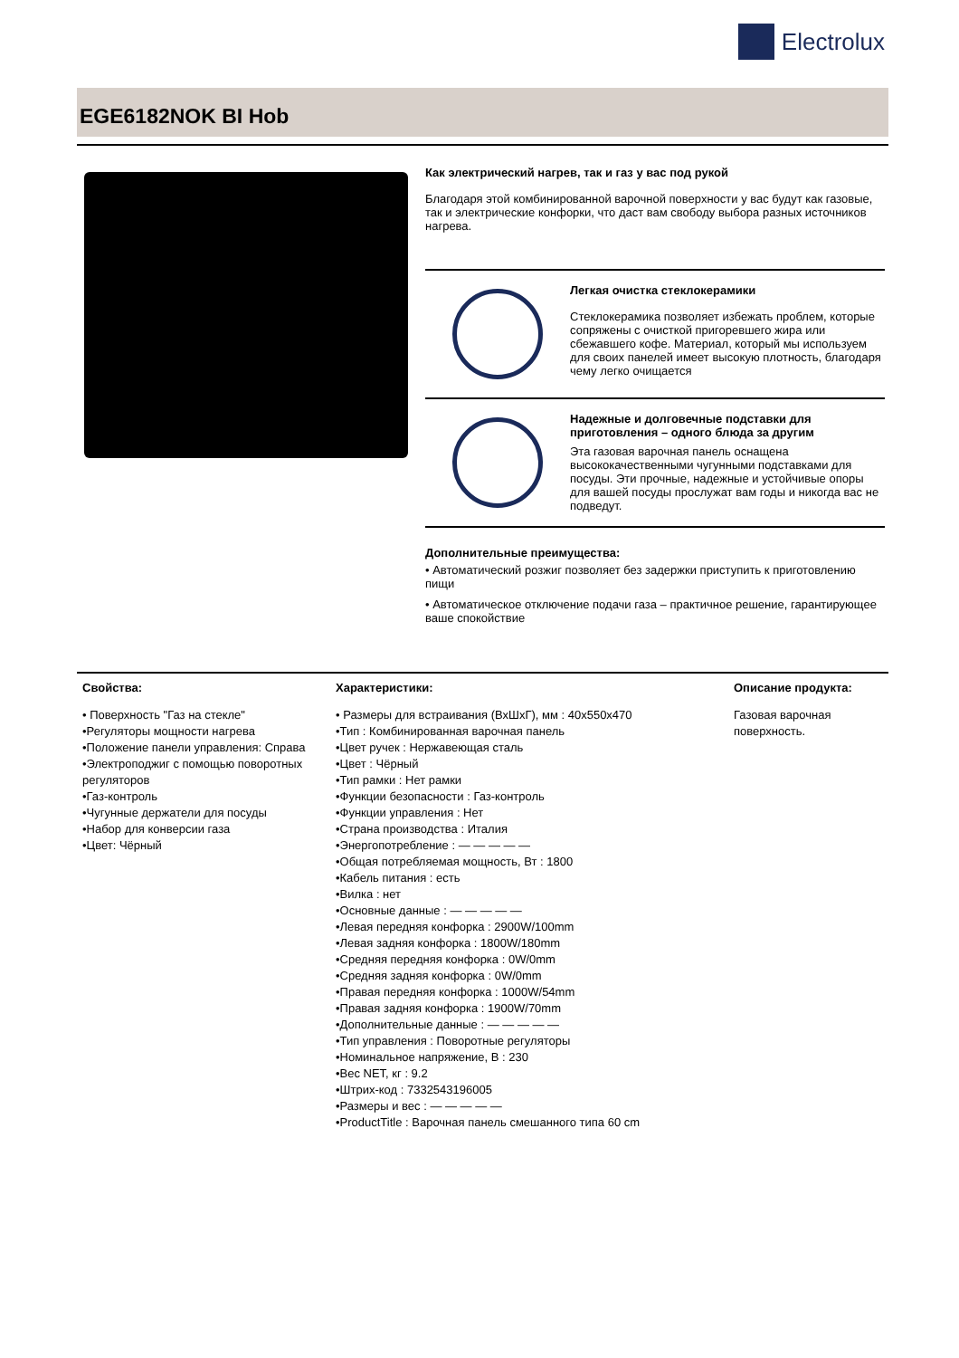Electrolux
EGE6182NOK BI Hob
Как электрический нагрев, так и газ у вас под рукой
Благодаря этой комбинированной варочной поверхности у вас будут как газовые, так и электрические конфорки, что даст вам свободу выбора разных источников нагрева.
Легкая очистка стеклокерамики
Стеклокерамика позволяет избежать проблем, которые сопряжены с очисткой пригоревшего жира или сбежавшего кофе. Материал, который мы используем для своих панелей имеет высокую плотность, благодаря чему легко очищается
Надежные и долговечные подставки для приготовления – одного блюда за другим
Эта газовая варочная панель оснащена высококачественными чугунными подставками для посуды. Эти прочные, надежные и устойчивые опоры для вашей посуды прослужат вам годы и никогда вас не подведут.
Дополнительные преимущества:
• Автоматический розжиг позволяет без задержки приступить к приготовлению пищи
• Автоматическое отключение подачи газа – практичное решение, гарантирующее ваше спокойствие
Свойства:
• Поверхность "Газ на стекле"
•Регуляторы мощности нагрева
•Положение панели управления: Справа
•Электроподжиг с помощью поворотных регуляторов
•Газ-контроль
•Чугунные держатели для посуды
•Набор для конверсии газа
•Цвет: Чёрный
Характеристики:
• Размеры для встраивания (ВхШхГ), мм : 40x550x470
•Тип : Комбинированная варочная панель
•Цвет ручек : Нержавеющая сталь
•Цвет : Чёрный
•Тип рамки : Нет рамки
•Функции безопасности : Газ-контроль
•Функции управления : Нет
•Страна производства : Италия
•Энергопотребление : — — — — —
•Общая потребляемая мощность, Вт : 1800
•Кабель питания : есть
•Вилка : нет
•Основные данные : — — — — —
•Левая передняя конфорка : 2900W/100mm
•Левая задняя конфорка : 1800W/180mm
•Средняя передняя конфорка : 0W/0mm
•Средняя задняя конфорка : 0W/0mm
•Правая передняя конфорка : 1000W/54mm
•Правая задняя конфорка : 1900W/70mm
•Дополнительные данные : — — — — —
•Тип управления : Поворотные регуляторы
•Номинальное напряжение, В : 230
•Вес NET, кг : 9.2
•Штрих-код : 7332543196005
•Размеры и вес : — — — — —
•ProductTitle : Варочная панель смешанного типа 60 cm
Описание продукта:
Газовая варочная поверхность.